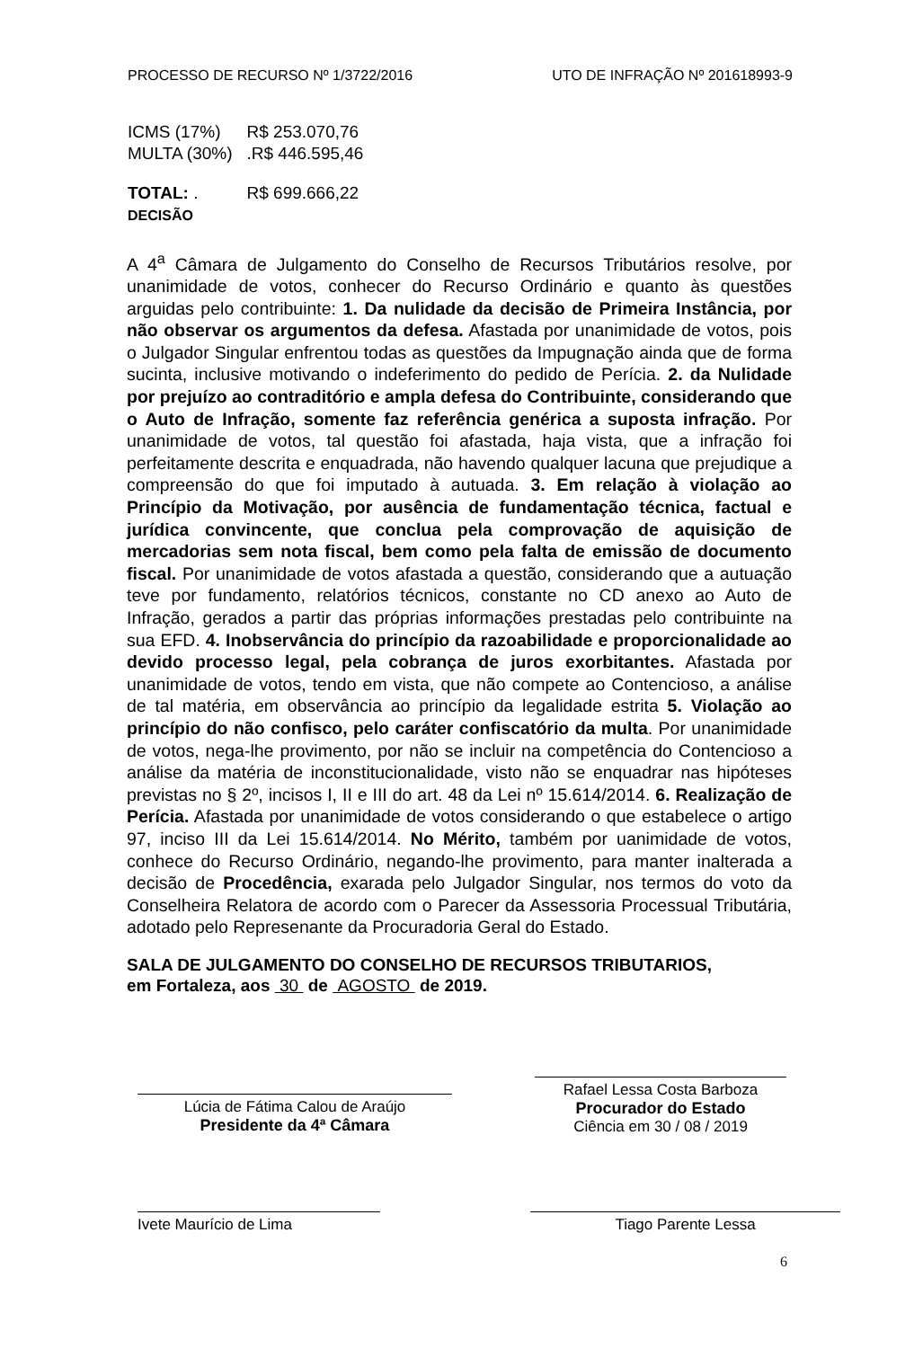PROCESSO DE RECURSO Nº 1/3722/2016 UTO DE INFRAÇÃO Nº 201618993-9
| ICMS (17%) | R$ 253.070,76 |
| MULTA (30%) | .R$ 446.595,46 |
| TOTAL: . | R$ 699.666,22 |
DECISÃO
A 4<sup>a</sup> Câmara de Julgamento do Conselho de Recursos Tributários resolve, por unanimidade de votos, conhecer do Recurso Ordinário e quanto às questões arguidas pelo contribuinte: 1. Da nulidade da decisão de Primeira Instância, por não observar os argumentos da defesa. Afastada por unanimidade de votos, pois o Julgador Singular enfrentou todas as questões da Impugnação ainda que de forma sucinta, inclusive motivando o indeferimento do pedido de Perícia. 2. da Nulidade por prejuízo ao contraditório e ampla defesa do Contribuinte, considerando que o Auto de Infração, somente faz referência genérica a suposta infração. Por unanimidade de votos, tal questão foi afastada, haja vista, que a infração foi perfeitamente descrita e enquadrada, não havendo qualquer lacuna que prejudique a compreensão do que foi imputado à autuada. 3. Em relação à violação ao Princípio da Motivação, por ausência de fundamentação técnica, factual e jurídica convincente, que conclua pela comprovação de aquisição de mercadorias sem nota fiscal, bem como pela falta de emissão de documento fiscal. Por unanimidade de votos afastada a questão, considerando que a autuação teve por fundamento, relatórios técnicos, constante no CD anexo ao Auto de Infração, gerados a partir das próprias informações prestadas pelo contribuinte na sua EFD. 4. Inobservância do princípio da razoabilidade e proporcionalidade ao devido processo legal, pela cobrança de juros exorbitantes. Afastada por unanimidade de votos, tendo em vista, que não compete ao Contencioso, a análise de tal matéria, em observância ao princípio da legalidade estrita 5. Violação ao princípio do não confisco, pelo caráter confiscatório da multa. Por unanimidade de votos, nega-lhe provimento, por não se incluir na competência do Contencioso a análise da matéria de inconstitucionalidade, visto não se enquadrar nas hipóteses previstas no § 2º, incisos I, II e III do art. 48 da Lei nº 15.614/2014. 6. Realização de Perícia. Afastada por unanimidade de votos considerando o que estabelece o artigo 97, inciso III da Lei 15.614/2014. No Mérito, também por uanimidade de votos, conhece do Recurso Ordinário, negando-lhe provimento, para manter inalterada a decisão de Procedência, exarada pelo Julgador Singular, nos termos do voto da Conselheira Relatora de acordo com o Parecer da Assessoria Processual Tributária, adotado pelo Represenante da Procuradoria Geral do Estado.
SALA DE JULGAMENTO DO CONSELHO DE RECURSOS TRIBUTARIOS,
em Fortaleza, aos 30 de AGOSTO de 2019.
Lúcia de Fátima Calou de Araújo
Presidente da 4ª Câmara
Rafael Lessa Costa Barboza
Procurador do Estado
Ciência em 30 / 08 / 2019
Ivete Maurício de Lima Tiago Parente Lessa
6